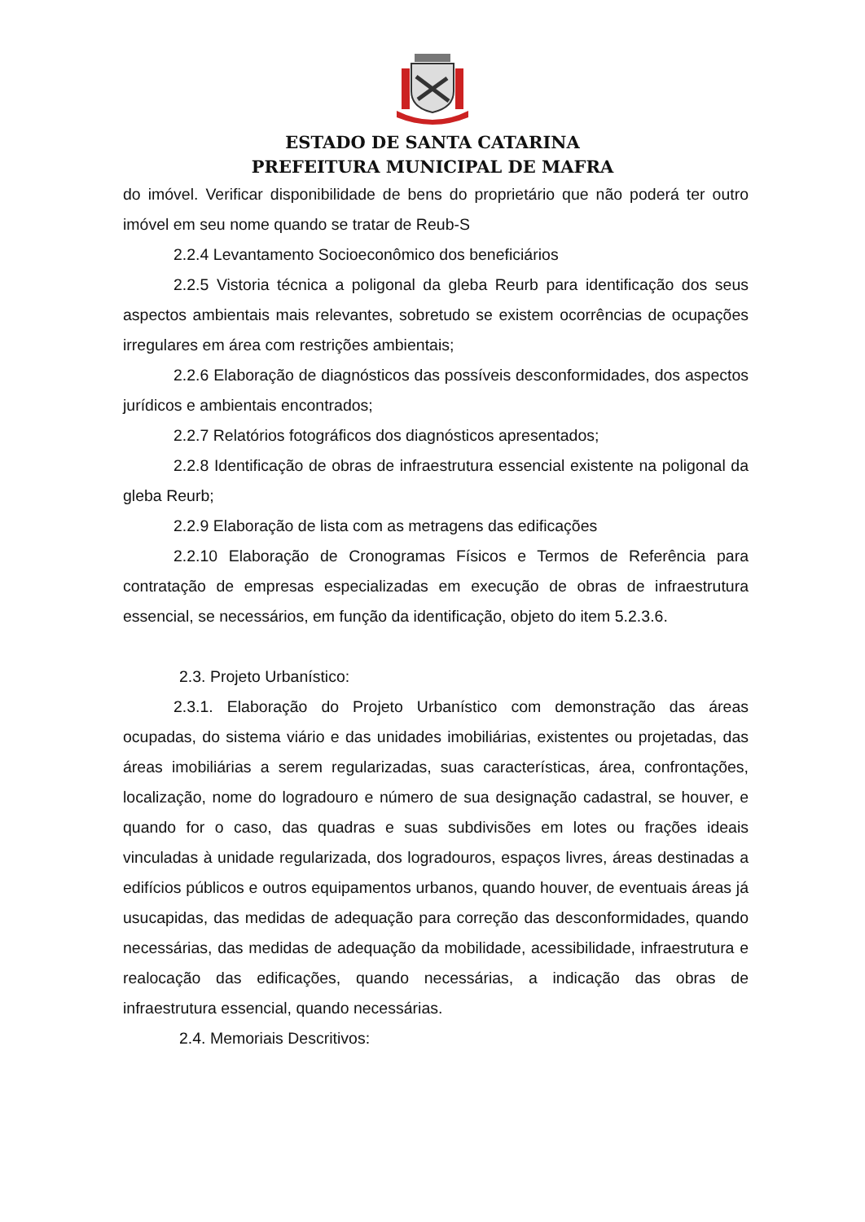ESTADO DE SANTA CATARINA
PREFEITURA MUNICIPAL DE MAFRA
do imóvel. Verificar disponibilidade de bens do proprietário que não poderá ter outro imóvel em seu nome quando se tratar de Reub-S
2.2.4 Levantamento Socioeconômico dos beneficiários
2.2.5 Vistoria técnica a poligonal da gleba Reurb para identificação dos seus aspectos ambientais mais relevantes, sobretudo se existem ocorrências de ocupações irregulares em área com restrições ambientais;
2.2.6 Elaboração de diagnósticos das possíveis desconformidades, dos aspectos jurídicos e ambientais encontrados;
2.2.7 Relatórios fotográficos dos diagnósticos apresentados;
2.2.8 Identificação de obras de infraestrutura essencial existente na poligonal da gleba Reurb;
2.2.9 Elaboração de lista com as metragens das edificações
2.2.10 Elaboração de Cronogramas Físicos e Termos de Referência para contratação de empresas especializadas em execução de obras de infraestrutura essencial, se necessários, em função da identificação, objeto do item 5.2.3.6.
2.3. Projeto Urbanístico:
2.3.1. Elaboração do Projeto Urbanístico com demonstração das áreas ocupadas, do sistema viário e das unidades imobiliárias, existentes ou projetadas, das áreas imobiliárias a serem regularizadas, suas características, área, confrontações, localização, nome do logradouro e número de sua designação cadastral, se houver, e quando for o caso, das quadras e suas subdivisões em lotes ou frações ideais vinculadas à unidade regularizada, dos logradouros, espaços livres, áreas destinadas a edifícios públicos e outros equipamentos urbanos, quando houver, de eventuais áreas já usucapidas, das medidas de adequação para correção das desconformidades, quando necessárias, das medidas de adequação da mobilidade, acessibilidade, infraestrutura e realocação das edificações, quando necessárias, a indicação das obras de infraestrutura essencial, quando necessárias.
2.4. Memoriais Descritivos: